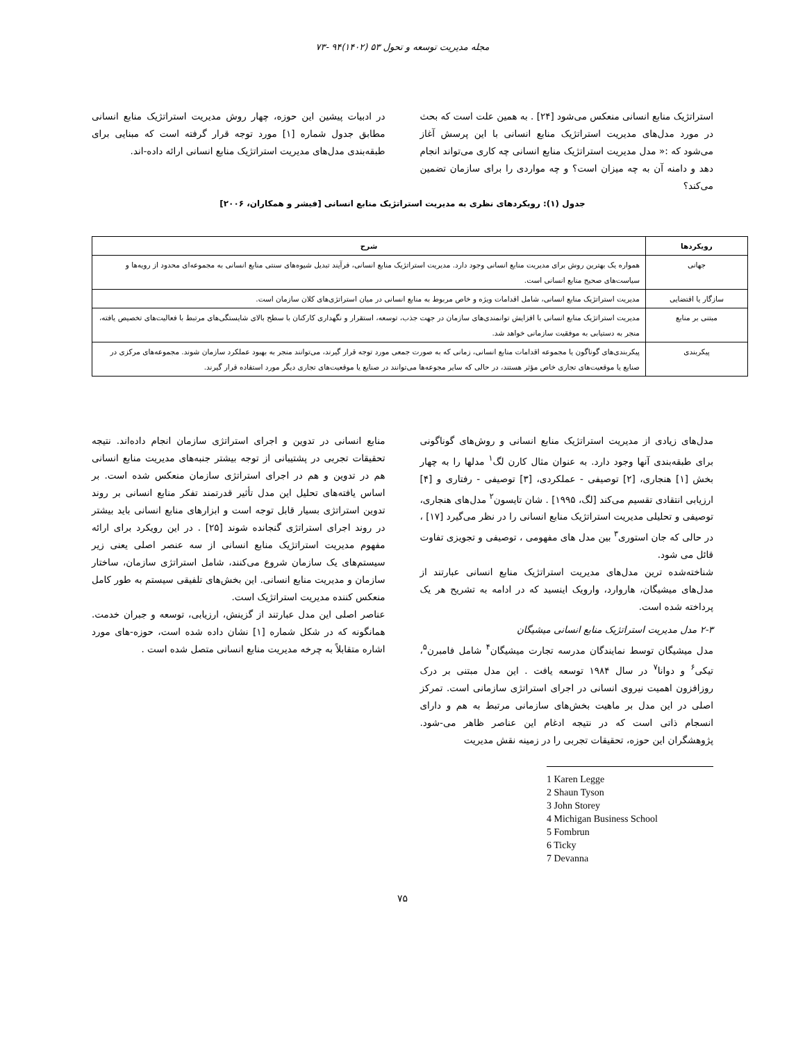مجله مدیریت توسعه و تحول ۵۳ (۱۴۰۲)۹۴ -۷۳
استراتژیک منابع انسانی منعکس می‌شود [۲۴] . به همین علت است که بحث در مورد مدل‌های مدیریت استراتژیک منابع انسانی با این پرسش آغاز می‌شود که :« مدل مدیریت استراتژیک منابع انسانی چه کاری می‌تواند انجام دهد و دامنه آن به چه میزان است؟ و چه مواردی را برای سازمان تضمین می‌کند؟
در ادبیات پیشین این حوزه، چهار روش مدیریت استراتژیک منابع انسانی مطابق جدول شماره [۱] مورد توجه قرار گرفته است که مبنایی برای طبقه‌بندی مدل‌های مدیریت استراتژیک منابع انسانی ارائه داده-اند.
جدول (۱): رویکردهای نظری به مدیریت استراتژیک منابع انسانی [فیشر و همکاران، ۲۰۰۶]
| رویکردها | شرح |
| --- | --- |
| جهانی | همواره یک بهترین روش برای مدیریت منابع انسانی وجود دارد. مدیریت استراتژیک منابع انسانی، فرآیند تبدیل شیوه‌های سنتی منابع انسانی به مجموعه‌ای محدود از رویه‌ها و سیاست‌های صحیح منابع انسانی است. |
| سازگار یا اقتضایی | مدیریت استراتژیک منابع انسانی، شامل اقدامات ویژه و خاص مربوط به منابع انسانی در میان استراتژی‌های کلان سازمان است. |
| مبتنی بر منابع | مدیریت استراتژیک منابع انسانی با افزایش توانمندی‌های سازمان در جهت جذب، توسعه، استقرار و نگهداری کارکنان با سطح بالای شایستگی‌های مرتبط با فعالیت‌های تخصیص یافته، منجر به دستیابی به موفقیت سازمانی خواهد شد. |
| پیکربندی | پیکربندی‌های گوناگون یا مجموعه اقدامات منابع انسانی، زمانی که به صورت جمعی مورد توجه قرار گیرند، می‌توانند منجر به بهبود عملکرد سازمان شوند. مجموعه‌های مرکزی در صنایع یا موقعیت‌های تجاری خاص مؤثر هستند، در حالی که سایر مجوعه‌ها می‌توانند در صنایع یا موقعیت‌های تجاری دیگر مورد استفاده قرار گیرند. |
مدل‌های زیادی از مدیریت استراتژیک منابع انسانی و روش‌های گوناگونی برای طبقه‌بندی آنها وجود دارد. به عنوان مثال کارن لگ<sup>۱</sup> مدلها را به چهار بخش [۱] هنجاری، [۲] توصیفی - عملکردی، [۳] توصیفی - رفتاری و [۴] ارزیابی انتقادی تقسیم می‌کند [لگ، ۱۹۹۵] . شان تایسون<sup>۲</sup> مدل‌های هنجاری، توصیفی و تحلیلی مدیریت استراتژیک منابع انسانی را در نظر می‌گیرد [۱۷] ، در حالی که جان استوری<sup>۳</sup> بین مدل های مفهومی ، توصیفی و تجویزی تفاوت قائل می شود.
شناخته‌شده ترین مدل‌های مدیریت استراتژیک منابع انسانی عبارتند از مدل‌های میشیگان، هاروارد، وارویک اینسید که در ادامه به تشریح هر یک پرداخته شده است.
۲-۳ مدل مدیریت استراتژیک منابع انسانی میشیگان
مدل میشیگان توسط نمایندگان مدرسه تجارت میشیگان<sup>۴</sup> شامل فامبرن<sup>۵</sup>، تیکی<sup>۶</sup> و دوانا<sup>۷</sup> در سال ۱۹۸۴ توسعه یافت . این مدل مبتنی بر درک روزافزون اهمیت نیروی انسانی در اجرای استراتژی سازمانی است. تمرکز اصلی در این مدل بر ماهیت بخش‌های سازمانی مرتبط به هم و دارای انسجام ذاتی است که در نتیجه ادغام این عناصر ظاهر می-شود. پژوهشگران این حوزه، تحقیقات تجربی را در زمینه نقش مدیریت
1 Karen Legge
2 Shaun Tyson
3 John Storey
4 Michigan Business School
5 Fombrun
6 Ticky
7 Devanna
منابع انسانی در تدوین و اجرای استراتژی سازمان انجام داده‌اند. نتیجه تحقیقات تجربی در پشتیبانی از توجه بیشتر جنبه‌های مدیریت منابع انسانی هم در تدوین و هم در اجرای استراتژی سازمان منعکس شده است. بر اساس یافته‌های تحلیل این مدل تأثیر قدرتمند تفکر منابع انسانی بر روند تدوین استراتژی بسیار قابل توجه است و ابزارهای منابع انسانی باید بیشتر در روند اجرای استراتژی گنجانده شوند [۲۵] . در این رویکرد برای ارائه مفهوم مدیریت استراتژیک منابع انسانی از سه عنصر اصلی یعنی زیر سیستم‌های یک سازمان شروع می‌کنند، شامل استراتژی سازمان، ساختار سازمان و مدیریت منابع انسانی. این بخش‌های تلفیقی سیستم به طور کامل منعکس کننده مدیریت استراتژیک است.
عناصر اصلی این مدل عبارتند از گزینش، ارزیابی، توسعه و جبران خدمت. همانگونه که در شکل شماره [۱] نشان داده شده است، حوزه-های مورد اشاره متقابلاً به چرخه مدیریت منابع انسانی متصل شده است .
۷۵